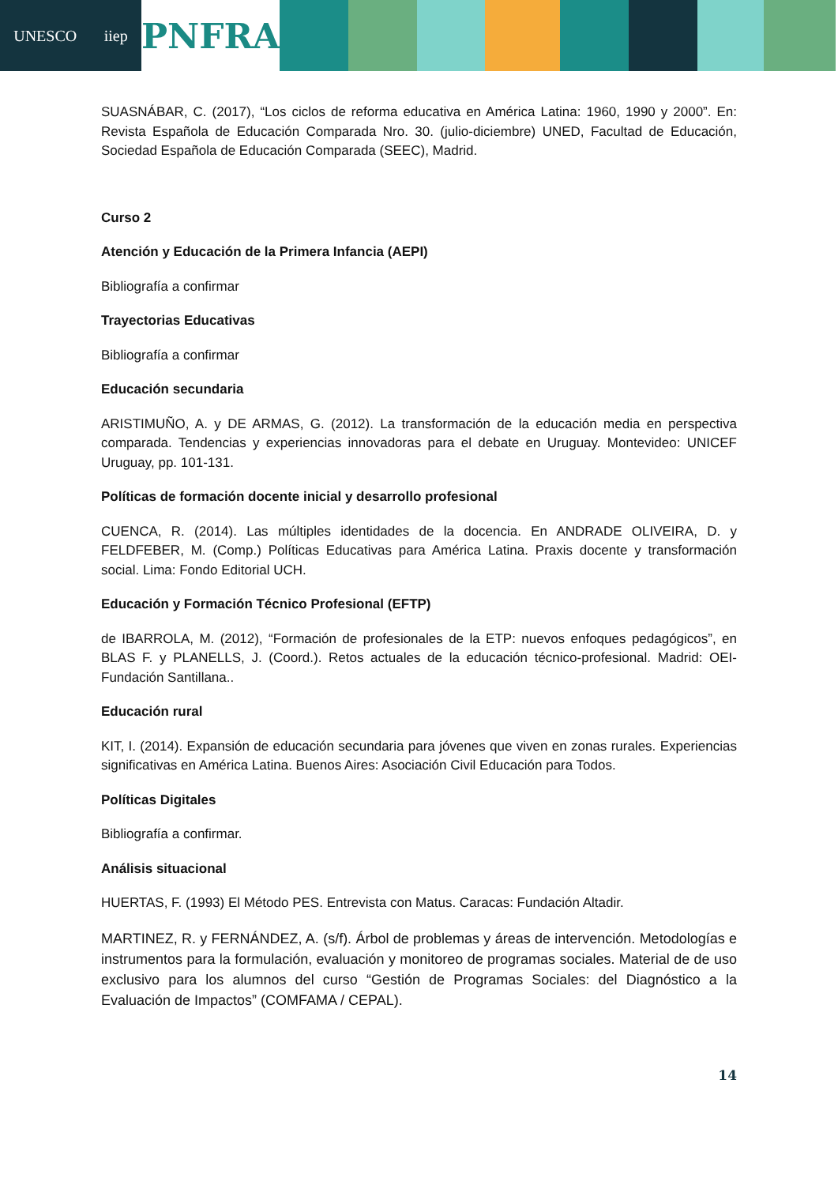UNESCO iiep
PNFRA
SUASNÁBAR, C. (2017), “Los ciclos de reforma educativa en América Latina: 1960, 1990 y 2000”. En: Revista Española de Educación Comparada Nro. 30. (julio-diciembre) UNED, Facultad de Educación, Sociedad Española de Educación Comparada (SEEC), Madrid.
Curso 2
Atención y Educación de la Primera Infancia (AEPI)
Bibliografía a confirmar
Trayectorias Educativas
Bibliografía a confirmar
Educación secundaria
ARISTIMUÑO, A. y DE ARMAS, G. (2012). La transformación de la educación media en perspectiva comparada. Tendencias y experiencias innovadoras para el debate en Uruguay. Montevideo: UNICEF Uruguay, pp. 101-131.
Políticas de formación docente inicial y desarrollo profesional
CUENCA, R. (2014). Las múltiples identidades de la docencia. En ANDRADE OLIVEIRA, D. y FELDFEBER, M. (Comp.) Políticas Educativas para América Latina. Praxis docente y transformación social. Lima: Fondo Editorial UCH.
Educación y Formación Técnico Profesional (EFTP)
de IBARROLA, M. (2012), “Formación de profesionales de la ETP: nuevos enfoques pedagógicos”, en BLAS F. y PLANELLS, J. (Coord.). Retos actuales de la educación técnico-profesional. Madrid: OEI-Fundación Santillana..
Educación rural
KIT, I. (2014). Expansión de educación secundaria para jóvenes que viven en zonas rurales. Experiencias significativas en América Latina. Buenos Aires: Asociación Civil Educación para Todos.
Políticas Digitales
Bibliografía a confirmar.
Análisis situacional
HUERTAS, F. (1993) El Método PES. Entrevista con Matus. Caracas: Fundación Altadir.
MARTINEZ, R. y FERNÁNDEZ, A. (s/f). Árbol de problemas y áreas de intervención. Metodologías e instrumentos para la formulación, evaluación y monitoreo de programas sociales. Material de de uso exclusivo para los alumnos del curso “Gestión de Programas Sociales: del Diagnóstico a la Evaluación de Impactos” (COMFAMA / CEPAL).
14